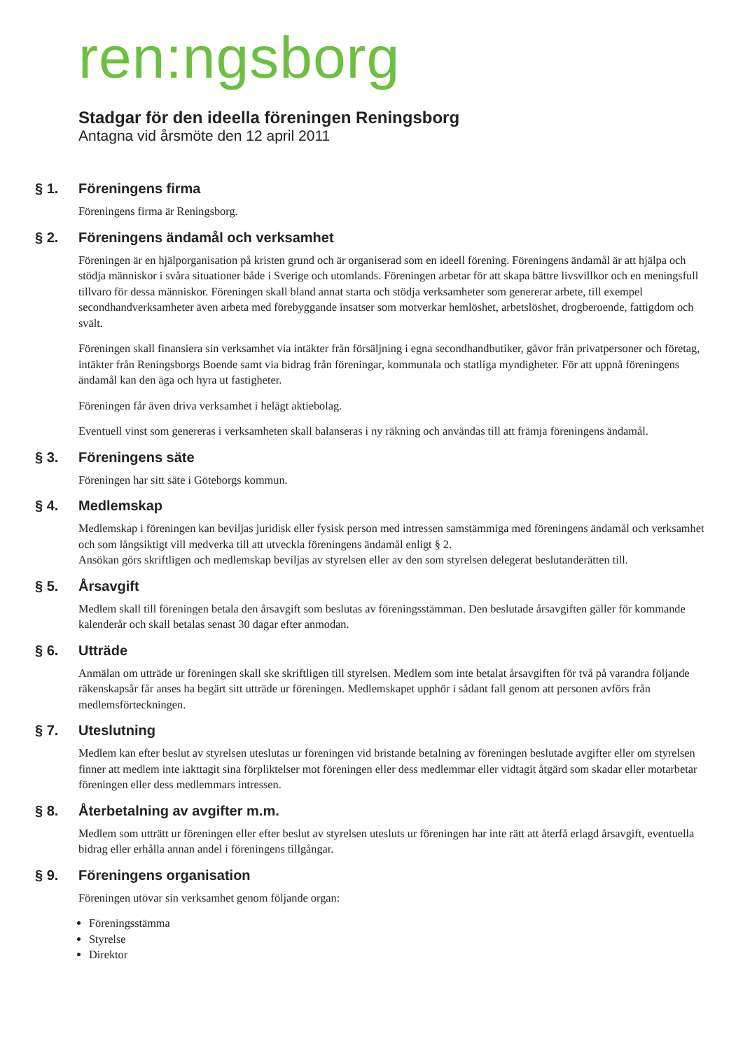ren:ngsborg
Stadgar för den ideella föreningen Reningsborg
Antagna vid årsmöte den 12 april 2011
§ 1. Föreningens firma
Föreningens firma är Reningsborg.
§ 2. Föreningens ändamål och verksamhet
Föreningen är en hjälporganisation på kristen grund och är organiserad som en ideell förening. Föreningens ändamål är att hjälpa och stödja människor i svåra situationer både i Sverige och utomlands. Föreningen arbetar för att skapa bättre livsvillkor och en meningsfull tillvaro för dessa människor. Föreningen skall bland annat starta och stödja verksamheter som genererar arbete, till exempel secondhandverksamheter även arbeta med förebyggande insatser som motverkar hemlöshet, arbetslöshet, drogberoende, fattigdom och svält.
Föreningen skall finansiera sin verksamhet via intäkter från försäljning i egna secondhandbutiker, gåvor från privatpersoner och företag, intäkter från Reningsborgs Boende samt via bidrag från föreningar, kommunala och statliga myndigheter. För att uppnå föreningens ändamål kan den äga och hyra ut fastigheter.
Föreningen får även driva verksamhet i helägt aktiebolag.
Eventuell vinst som genereras i verksamheten skall balanseras i ny räkning och användas till att främja föreningens ändamål.
§ 3. Föreningens säte
Föreningen har sitt säte i Göteborgs kommun.
§ 4. Medlemskap
Medlemskap i föreningen kan beviljas juridisk eller fysisk person med intressen samstämmiga med föreningens ändamål och verksamhet och som långsiktigt vill medverka till att utveckla föreningens ändamål enligt § 2.
Ansökan görs skriftligen och medlemskap beviljas av styrelsen eller av den som styrelsen delegerat beslutanderätten till.
§ 5. Årsavgift
Medlem skall till föreningen betala den årsavgift som beslutas av föreningsstämman. Den beslutade årsavgiften gäller för kommande kalenderår och skall betalas senast 30 dagar efter anmodan.
§ 6. Utträde
Anmälan om utträde ur föreningen skall ske skriftligen till styrelsen. Medlem som inte betalat årsavgiften för två på varandra följande räkenskapsår får anses ha begärt sitt utträde ur föreningen. Medlemskapet upphör i sådant fall genom att personen avförs från medlemsförteckningen.
§ 7. Uteslutning
Medlem kan efter beslut av styrelsen uteslutas ur föreningen vid bristande betalning av föreningen beslutade avgifter eller om styrelsen finner att medlem inte iakttagit sina förpliktelser mot föreningen eller dess medlemmar eller vidtagit åtgärd som skadar eller motarbetar föreningen eller dess medlemmars intressen.
§ 8. Återbetalning av avgifter m.m.
Medlem som utträtt ur föreningen eller efter beslut av styrelsen utesluts ur föreningen har inte rätt att återfå erlagd årsavgift, eventuella bidrag eller erhålla annan andel i föreningens tillgångar.
§ 9. Föreningens organisation
Föreningen utövar sin verksamhet genom följande organ:
Föreningsstämma
Styrelse
Direktor